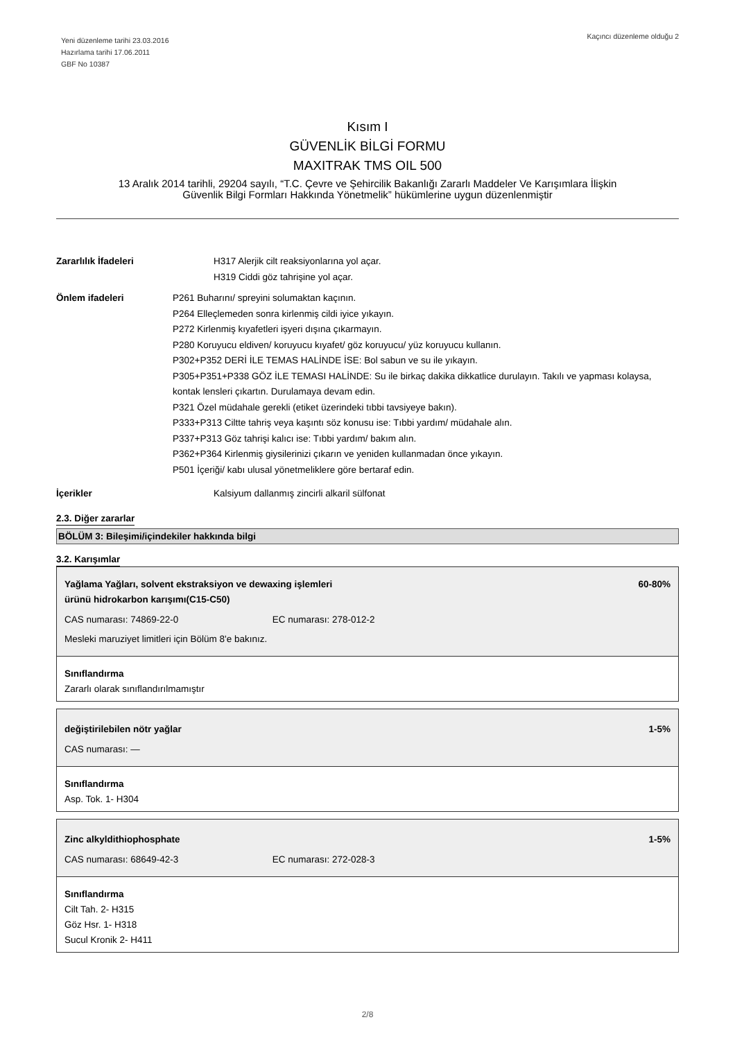Yeni düzenleme tarihi 23.03.2016
Hazırlama tarihi 17.06.2011
GBF No 10387
Kaçıncı düzenleme olduğu 2
Kısım I
GÜVENLİK BİLGİ FORMU
MAXITRAK TMS OIL 500
13 Aralık 2014 tarihli, 29204 sayılı, “T.C. Çevre ve Şehircilik Bakanlığı Zararlı Maddeler Ve Karışımlara İlişkin
Güvenlik Bilgi Formları Hakkında Yönetmelik” hükümlerine uygun düzenlenmiştir
Zararlılık İfadeleri H317 Alerjik cilt reaksiyonlarına yol açar.
H319 Ciddi göz tahrişine yol açar.
Önlem ifadeleri P261 Buharını/ spreyini solumaktan kaçının.
P264 Elleçlemeden sonra kirlenmiş cildi iyice yıkayın.
P272 Kirlenmiş kıyafetleri işyeri dışına çıkarmayın.
P280 Koruyucu eldiven/ koruyucu kıyafet/ göz koruyucu/ yüz koruyucu kullanın.
P302+P352 DERİ İLE TEMAS HALİNDE İSE: Bol sabun ve su ile yıkayın.
P305+P351+P338 GÖZ İLE TEMASI HALİNDE: Su ile birkaç dakika dikkatlice durulayın. Takılı ve yapması kolaysa, kontak lensleri çıkartın. Durulamaya devam edin.
P321 Özel müdahale gerekli (etiket üzerindeki tıbbi tavsiyeye bakın).
P333+P313 Ciltte tahriş veya kaşıntı söz konusu ise: Tıbbi yardım/ müdahale alın.
P337+P313 Göz tahrişi kalıcı ise: Tıbbi yardım/ bakım alın.
P362+P364 Kirlenmiş giysilerinizi çıkarın ve yeniden kullanmadan önce yıkayın.
P501 İçeriği/ kabı ulusal yönetmeliklere göre bertaraf edin.
İçerikler Kalsiyum dallanmış zincirli alkaril sülfonat
2.3. Diğer zararlar
BÖLÜM 3: Bileşimi/içindekiler hakkında bilgi
3.2. Karışımlar
Yağlama Yağları, solvent ekstraksiyon ve dewaxing işlemleri
ürünü hidrokarbon karışımı(C15-C50) 60-80%
CAS numarası: 74869-22-0 EC numarası: 278-012-2
Mesleki maruziyet limitleri için Bölüm 8'e bakınız.
Sınıflandırma
Zararlı olarak sınıflandırılmamıştır
değiştirilebilen nötr yağlar 1-5%
CAS numarası: —
Sınıflandırma
Asp. Tok. 1- H304
Zinc alkyldithiophosphate 1-5%
CAS numarası: 68649-42-3 EC numarası: 272-028-3
Sınıflandırma
Cilt Tah. 2- H315
Göz Hsr. 1- H318
Sucul Kronik 2- H411
2/8